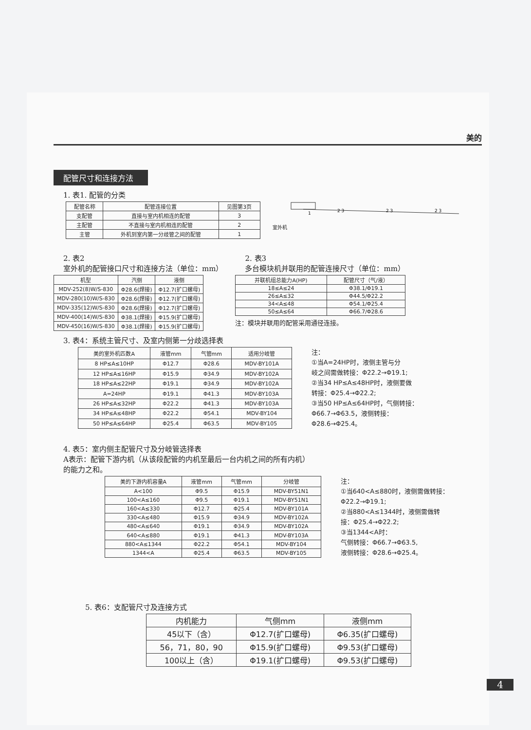美的
配管尺寸和连接方法
1. 表1. 配管的分类
| 配管名称 | 配管连接位置 | 见图第3页 |
| --- | --- | --- |
| 支配管 | 直接与室内机相连的配管 | 3 |
| 主配管 | 不直接与室内机相连的配管 | 2 |
| 主管 | 外机到室内第一分歧管之间的配管 | 1 |
室外机
1
2 3
2 3
2 3
2. 表2
室外机的配管接口尺寸和连接方法（单位：mm）
| 机型 | 汽侧 | 液侧 |
| --- | --- | --- |
| MDV-252(8)W/S-830 | Φ28.6(焊接) | Φ12.7(扩口螺母) |
| MDV-280(10)W/S-830 | Φ28.6(焊接) | Φ12.7(扩口螺母) |
| MDV-335(12)W/S-830 | Φ28.6(焊接) | Φ12.7(扩口螺母) |
| MDV-400(14)W/S-830 | Φ38.1(焊接) | Φ15.9(扩口螺母) |
| MDV-450(16)W/S-830 | Φ38.1(焊接) | Φ15.9(扩口螺母) |
2. 表3
多台模块机并联用的配管连接尺寸（单位：mm）
| 并联机组总能力A(HP) | 配管尺寸（气/液） |
| --- | --- |
| 18≤A≤24 | Φ38.1/Φ19.1 |
| 26≤A≤32 | Φ44.5/Φ22.2 |
| 34<A≤48 | Φ54.1/Φ25.4 |
| 50≤A≤64 | Φ66.7/Φ28.6 |
注：模块并联用的配管采用通径连接。
3. 表4：系统主管尺寸、及室内侧第一分歧选择表
| 美的室外机匹数A | 液管mm | 气管mm | 适用分岐管 |
| --- | --- | --- | --- |
| 8 HP≤A≤10HP | Φ12.7 | Φ28.6 | MDV-BY101A |
| 12 HP≤A≤16HP | Φ15.9 | Φ34.9 | MDV-BY102A |
| 18 HP≤A≤22HP | Φ19.1 | Φ34.9 | MDV-BY102A |
| A=24HP | Φ19.1 | Φ41.3 | MDV-BY103A |
| 26 HP≤A≤32HP | Φ22.2 | Φ41.3 | MDV-BY103A |
| 34 HP≤A≤48HP | Φ22.2 | Φ54.1 | MDV-BY104 |
| 50 HP≤A≤64HP | Φ25.4 | Φ63.5 | MDV-BY105 |
注：
①当A=24HP时，液侧主管与分
岐之间需做转接：Φ22.2→Φ19.1;
②当34 HP≤A≤48HP时，液侧要做
转接：Φ25.4→Φ22.2;
③当50 HP≤A≤64HP时，气侧转接：
Φ66.7→Φ63.5，液侧转接：
Φ28.6→Φ25.4。
4. 表5：室内侧主配管尺寸及分岐管选择表
A表示：配管下游内机（从该段配管的内机至最后一台内机之间的所有内机）
的能力之和。
| 美的下游内机容量A | 液管mm | 气管mm | 分岐管 |
| --- | --- | --- | --- |
| A<100 | Φ9.5 | Φ15.9 | MDV-BY51N1 |
| 100<A≤160 | Φ9.5 | Φ19.1 | MDV-BY51N1 |
| 160<A≤330 | Φ12.7 | Φ25.4 | MDV-BY101A |
| 330<A≤480 | Φ15.9 | Φ34.9 | MDV-BY102A |
| 480<A≤640 | Φ19.1 | Φ34.9 | MDV-BY102A |
| 640<A≤880 | Φ19.1 | Φ41.3 | MDV-BY103A |
| 880<A≤1344 | Φ22.2 | Φ54.1 | MDV-BY104 |
| 1344<A | Φ25.4 | Φ63.5 | MDV-BY105 |
注：
①当640<A≤880时，液侧需做转接：
Φ22.2→Φ19.1;
②当880<A≤1344时，液侧需做转
接：Φ25.4→Φ22.2;
③当1344<A时：
气侧转接：Φ66.7→Φ63.5,
液侧转接：Φ28.6→Φ25.4。
5. 表6：支配管尺寸及连接方式
| 内机能力 | 气侧mm | 液侧mm |
| --- | --- | --- |
| 45以下（含） | Φ12.7(扩口螺母) | Φ6.35(扩口螺母) |
| 56，71，80，90 | Φ15.9(扩口螺母) | Φ9.53(扩口螺母) |
| 100以上（含） | Φ19.1(扩口螺母) | Φ9.53(扩口螺母) |
4